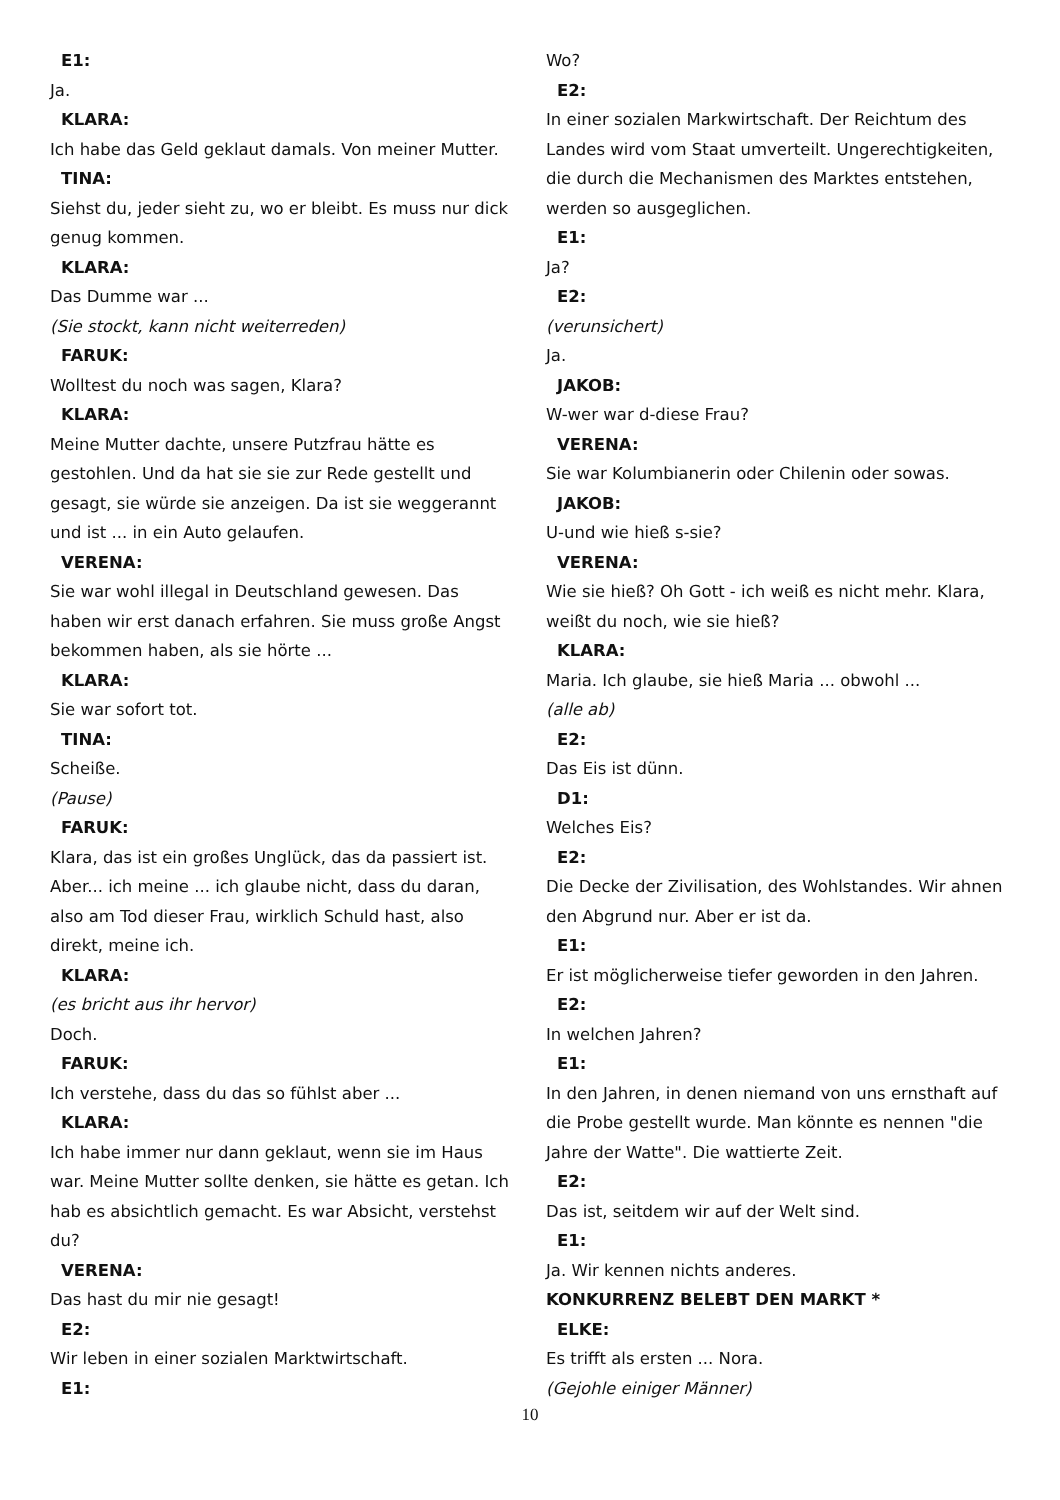E1:
Ja.
KLARA:
Ich habe das Geld geklaut damals. Von meiner Mutter.
TINA:
Siehst du, jeder sieht zu, wo er bleibt. Es muss nur dick genug kommen.
KLARA:
Das Dumme war ...
(Sie stockt, kann nicht weiterreden)
FARUK:
Wolltest du noch was sagen, Klara?
KLARA:
Meine Mutter dachte, unsere Putzfrau hätte es gestohlen. Und da hat sie sie zur Rede gestellt und gesagt, sie würde sie anzeigen. Da ist sie weggerannt und ist ... in ein Auto gelaufen.
VERENA:
Sie war wohl illegal in Deutschland gewesen. Das haben wir erst danach erfahren. Sie muss große Angst bekommen haben, als sie hörte ...
KLARA:
Sie war sofort tot.
TINA:
Scheiße.
(Pause)
FARUK:
Klara, das ist ein großes Unglück, das da passiert ist. Aber... ich meine ... ich glaube nicht, dass du daran, also am Tod dieser Frau, wirklich Schuld hast, also direkt, meine ich.
KLARA:
(es bricht aus ihr hervor)
Doch.
FARUK:
Ich verstehe, dass du das so fühlst aber ...
KLARA:
Ich habe immer nur dann geklaut, wenn sie im Haus war. Meine Mutter sollte denken, sie hätte es getan. Ich hab es absichtlich gemacht. Es war Absicht, verstehst du?
VERENA:
Das hast du mir nie gesagt!
E2:
Wir leben in einer sozialen Marktwirtschaft.
E1:
Wo?
E2:
In einer sozialen Markwirtschaft. Der Reichtum des Landes wird vom Staat umverteilt. Ungerechtigkeiten, die durch die Mechanismen des Marktes entstehen, werden so ausgeglichen.
E1:
Ja?
E2:
(verunsichert)
Ja.
JAKOB:
W-wer war d-diese Frau?
VERENA:
Sie war Kolumbianerin oder Chilenin oder sowas.
JAKOB:
U-und wie hieß s-sie?
VERENA:
Wie sie hieß? Oh Gott - ich weiß es nicht mehr. Klara, weißt du noch, wie sie hieß?
KLARA:
Maria. Ich glaube, sie hieß Maria ... obwohl ...
(alle ab)
E2:
Das Eis ist dünn.
D1:
Welches Eis?
E2:
Die Decke der Zivilisation, des Wohlstandes. Wir ahnen den Abgrund nur. Aber er ist da.
E1:
Er ist möglicherweise tiefer geworden in den Jahren.
E2:
In welchen Jahren?
E1:
In den Jahren, in denen niemand von uns ernsthaft auf die Probe gestellt wurde. Man könnte es nennen "die Jahre der Watte". Die wattierte Zeit.
E2:
Das ist, seitdem wir auf der Welt sind.
E1:
Ja. Wir kennen nichts anderes.
KONKURRENZ BELEBT DEN MARKT *
ELKE:
Es trifft als ersten ... Nora.
(Gejohle einiger Männer)
10